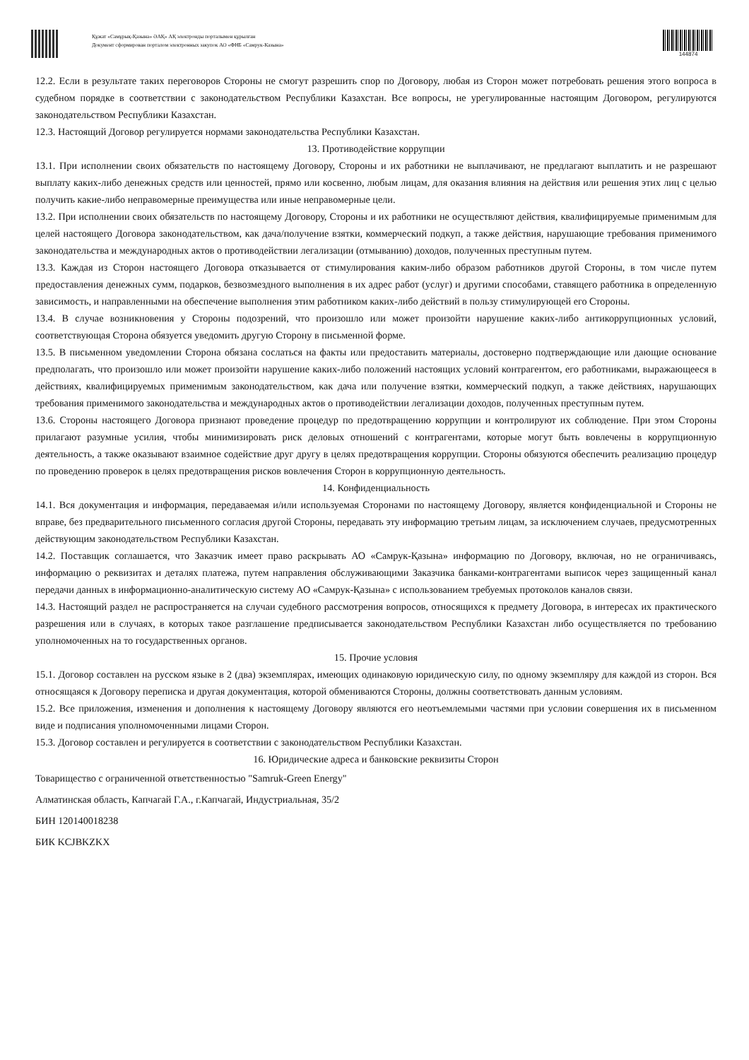Құжат «Самұрық-Қазына» ӘАҚ» АҚ электронды порталымен құрылған
Документ сформирован порталом электронных закупок АО «ФНБ «Самрук-Казына»
144874
12.2. Если в результате таких переговоров Стороны не смогут разрешить спор по Договору, любая из Сторон может потребовать решения этого вопроса в судебном порядке в соответствии с законодательством Республики Казахстан. Все вопросы, не урегулированные настоящим Договором, регулируются законодательством Республики Казахстан.
12.3. Настоящий Договор регулируется нормами законодательства Республики Казахстан.
13. Противодействие коррупции
13.1. При исполнении своих обязательств по настоящему Договору, Стороны и их работники не выплачивают, не предлагают выплатить и не разрешают выплату каких-либо денежных средств или ценностей, прямо или косвенно, любым лицам, для оказания влияния на действия или решения этих лиц с целью получить какие-либо неправомерные преимущества или иные неправомерные цели.
13.2. При исполнении своих обязательств по настоящему Договору, Стороны и их работники не осуществляют действия, квалифицируемые применимым для целей настоящего Договора законодательством, как дача/получение взятки, коммерческий подкуп, а также действия, нарушающие требования применимого законодательства и международных актов о противодействии легализации (отмыванию) доходов, полученных преступным путем.
13.3. Каждая из Сторон настоящего Договора отказывается от стимулирования каким-либо образом работников другой Стороны, в том числе путем предоставления денежных сумм, подарков, безвозмездного выполнения в их адрес работ (услуг) и другими способами, ставящего работника в определенную зависимость, и направленными на обеспечение выполнения этим работником каких-либо действий в пользу стимулирующей его Стороны.
13.4. В случае возникновения у Стороны подозрений, что произошло или может произойти нарушение каких-либо антикоррупционных условий, соответствующая Сторона обязуется уведомить другую Сторону в письменной форме.
13.5. В письменном уведомлении Сторона обязана сослаться на факты или предоставить материалы, достоверно подтверждающие или дающие основание предполагать, что произошло или может произойти нарушение каких-либо положений настоящих условий контрагентом, его работниками, выражающееся в действиях, квалифицируемых применимым законодательством, как дача или получение взятки, коммерческий подкуп, а также действиях, нарушающих требования применимого законодательства и международных актов о противодействии легализации доходов, полученных преступным путем.
13.6. Стороны настоящего Договора признают проведение процедур по предотвращению коррупции и контролируют их соблюдение. При этом Стороны прилагают разумные усилия, чтобы минимизировать риск деловых отношений с контрагентами, которые могут быть вовлечены в коррупционную деятельность, а также оказывают взаимное содействие друг другу в целях предотвращения коррупции. Стороны обязуются обеспечить реализацию процедур по проведению проверок в целях предотвращения рисков вовлечения Сторон в коррупционную деятельность.
14. Конфиденциальность
14.1. Вся документация и информация, передаваемая и/или используемая Сторонами по настоящему Договору, является конфиденциальной и Стороны не вправе, без предварительного письменного согласия другой Стороны, передавать эту информацию третьим лицам, за исключением случаев, предусмотренных действующим законодательством Республики Казахстан.
14.2. Поставщик соглашается, что Заказчик имеет право раскрывать АО «Самрук-Қазына» информацию по Договору, включая, но не ограничиваясь, информацию о реквизитах и деталях платежа, путем направления обслуживающими Заказчика банками-контрагентами выписок через защищенный канал передачи данных в информационно-аналитическую систему АО «Самрук-Қазына» с использованием требуемых протоколов каналов связи.
14.3. Настоящий раздел не распространяется на случаи судебного рассмотрения вопросов, относящихся к предмету Договора, в интересах их практического разрешения или в случаях, в которых такое разглашение предписывается законодательством Республики Казахстан либо осуществляется по требованию уполномоченных на то государственных органов.
15. Прочие условия
15.1. Договор составлен на русском языке в 2 (два) экземплярах, имеющих одинаковую юридическую силу, по одному экземпляру для каждой из сторон. Вся относящаяся к Договору переписка и другая документация, которой обмениваются Стороны, должны соответствовать данным условиям.
15.2. Все приложения, изменения и дополнения к настоящему Договору являются его неотъемлемыми частями при условии совершения их в письменном виде и подписания уполномоченными лицами Сторон.
15.3. Договор составлен и регулируется в соответствии с законодательством Республики Казахстан.
16. Юридические адреса и банковские реквизиты Сторон
Товарищество с ограниченной ответственностью "Samruk-Green Energy"
Алматинская область, Капчагай Г.А., г.Капчагай, Индустриальная, 35/2
БИН 120140018238
БИК KCJBKZKX